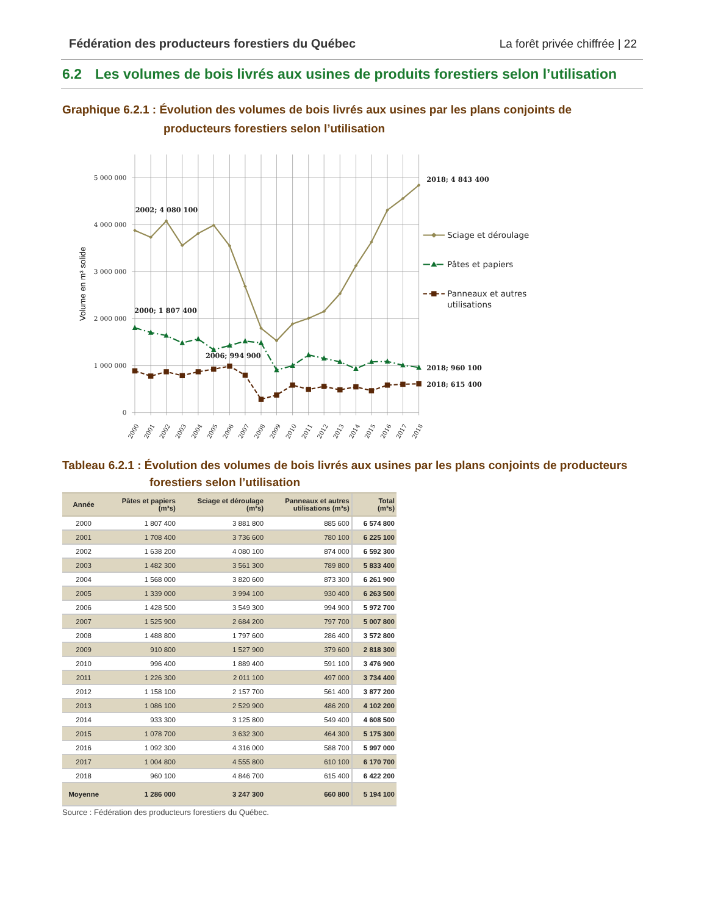Fédération des producteurs forestiers du Québec La forêt privée chiffrée | 22
6.2 Les volumes de bois livrés aux usines de produits forestiers selon l’utilisation
Graphique 6.2.1 : Évolution des volumes de bois livrés aux usines par les plans conjoints de
producteurs forestiers selon l’utilisation
5 000 000
4 000 000
3 000 000
2 000 000
1 000 000
0
Volume en m³ solide
2002; 4 080 100
2000; 1 807 400
2006; 994 900
2018; 4 843 400
2018; 960 100
2018; 615 400
2000
2001
2002
2003
2004
2005
2006
2007
2008
2009
2010
2011
2012
2013
2014
2015
2016
2017
2018
Sciage et déroulage
Pâtes et papiers
Panneaux et autres
utilisations
Tableau 6.2.1 : Évolution des volumes de bois livrés aux usines par les plans conjoints de producteurs
forestiers selon l’utilisation
| Année | Pâtes et papiers (m³s) | Sciage et déroulage (m³s) | Panneaux et autres utilisations (m³s) | Total (m³s) |
| --- | --- | --- | --- | --- |
| 2000 | 1 807 400 | 3 881 800 | 885 600 | 6 574 800 |
| 2001 | 1 708 400 | 3 736 600 | 780 100 | 6 225 100 |
| 2002 | 1 638 200 | 4 080 100 | 874 000 | 6 592 300 |
| 2003 | 1 482 300 | 3 561 300 | 789 800 | 5 833 400 |
| 2004 | 1 568 000 | 3 820 600 | 873 300 | 6 261 900 |
| 2005 | 1 339 000 | 3 994 100 | 930 400 | 6 263 500 |
| 2006 | 1 428 500 | 3 549 300 | 994 900 | 5 972 700 |
| 2007 | 1 525 900 | 2 684 200 | 797 700 | 5 007 800 |
| 2008 | 1 488 800 | 1 797 600 | 286 400 | 3 572 800 |
| 2009 | 910 800 | 1 527 900 | 379 600 | 2 818 300 |
| 2010 | 996 400 | 1 889 400 | 591 100 | 3 476 900 |
| 2011 | 1 226 300 | 2 011 100 | 497 000 | 3 734 400 |
| 2012 | 1 158 100 | 2 157 700 | 561 400 | 3 877 200 |
| 2013 | 1 086 100 | 2 529 900 | 486 200 | 4 102 200 |
| 2014 | 933 300 | 3 125 800 | 549 400 | 4 608 500 |
| 2015 | 1 078 700 | 3 632 300 | 464 300 | 5 175 300 |
| 2016 | 1 092 300 | 4 316 000 | 588 700 | 5 997 000 |
| 2017 | 1 004 800 | 4 555 800 | 610 100 | 6 170 700 |
| 2018 | 960 100 | 4 846 700 | 615 400 | 6 422 200 |
| Moyenne | 1 286 000 | 3 247 300 | 660 800 | 5 194 100 |
Source : Fédération des producteurs forestiers du Québec.